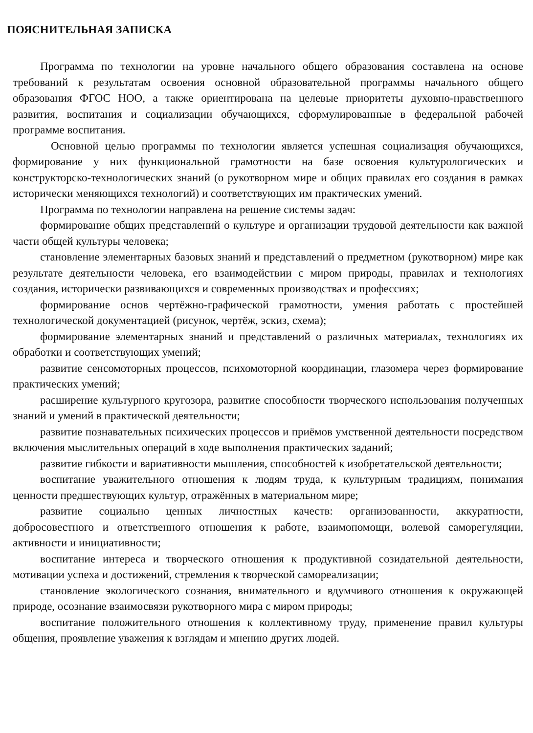ПОЯСНИТЕЛЬНАЯ ЗАПИСКА
Программа по технологии на уровне начального общего образования составлена на основе требований к результатам освоения основной образовательной программы начального общего образования ФГОС НОО, а также ориентирована на целевые приоритеты духовно-нравственного развития, воспитания и социализации обучающихся, сформулированные в федеральной рабочей программе воспитания.
Основной целью программы по технологии является успешная социализация обучающихся, формирование у них функциональной грамотности на базе освоения культурологических и конструкторско-технологических знаний (о рукотворном мире и общих правилах его создания в рамках исторически меняющихся технологий) и соответствующих им практических умений.
Программа по технологии направлена на решение системы задач:
формирование общих представлений о культуре и организации трудовой деятельности как важной части общей культуры человека;
становление элементарных базовых знаний и представлений о предметном (рукотворном) мире как результате деятельности человека, его взаимодействии с миром природы, правилах и технологиях создания, исторически развивающихся и современных производствах и профессиях;
формирование основ чертёжно-графической грамотности, умения работать с простейшей технологической документацией (рисунок, чертёж, эскиз, схема);
формирование элементарных знаний и представлений о различных материалах, технологиях их обработки и соответствующих умений;
развитие сенсомоторных процессов, психомоторной координации, глазомера через формирование практических умений;
расширение культурного кругозора, развитие способности творческого использования полученных знаний и умений в практической деятельности;
развитие познавательных психических процессов и приёмов умственной деятельности посредством включения мыслительных операций в ходе выполнения практических заданий;
развитие гибкости и вариативности мышления, способностей к изобретательской деятельности;
воспитание уважительного отношения к людям труда, к культурным традициям, понимания ценности предшествующих культур, отражённых в материальном мире;
развитие социально ценных личностных качеств: организованности, аккуратности, добросовестного и ответственного отношения к работе, взаимопомощи, волевой саморегуляции, активности и инициативности;
воспитание интереса и творческого отношения к продуктивной созидательной деятельности, мотивации успеха и достижений, стремления к творческой самореализации;
становление экологического сознания, внимательного и вдумчивого отношения к окружающей природе, осознание взаимосвязи рукотворного мира с миром природы;
воспитание положительного отношения к коллективному труду, применение правил культуры общения, проявление уважения к взглядам и мнению других людей.